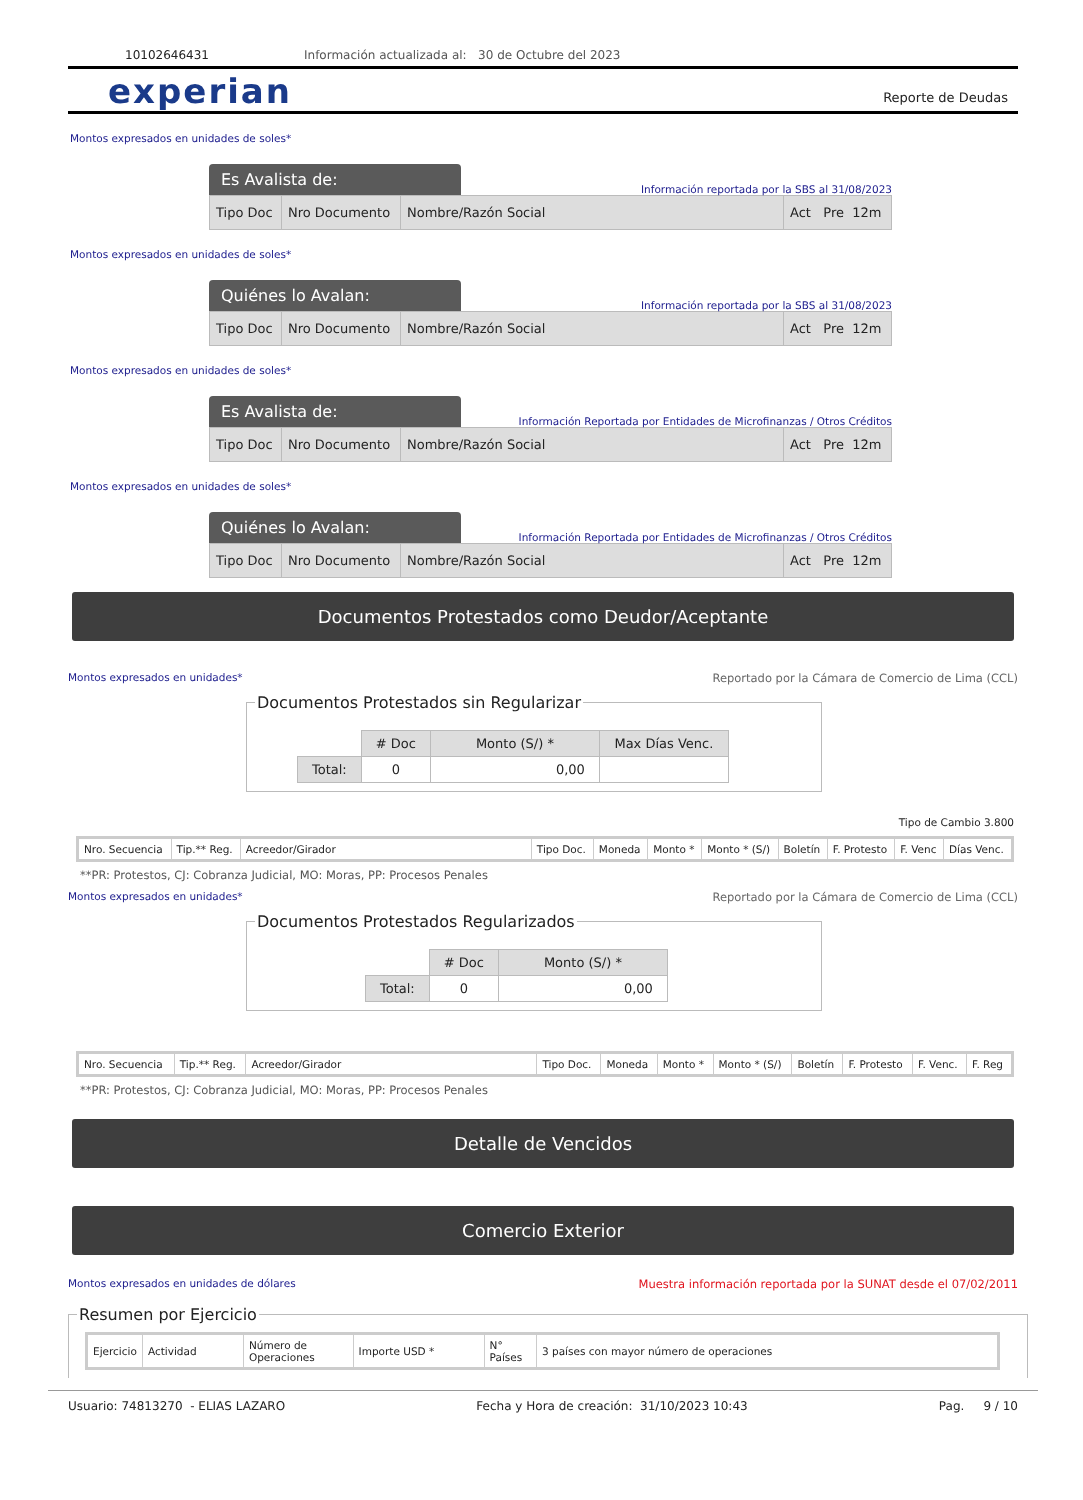10102646431 Información actualizada al: 30 de Octubre del 2023
experian
Reporte de Deudas
Montos expresados en unidades de soles*
Es Avalista de:
Información reportada por la SBS al 31/08/2023
| Tipo Doc | Nro Documento | Nombre/Razón Social | Act Pre 12m |
Montos expresados en unidades de soles*
Quiénes lo Avalan:
Información reportada por la SBS al 31/08/2023
| Tipo Doc | Nro Documento | Nombre/Razón Social | Act Pre 12m |
Montos expresados en unidades de soles*
Es Avalista de:
Información Reportada por Entidades de Microfinanzas / Otros Créditos
| Tipo Doc | Nro Documento | Nombre/Razón Social | Act Pre 12m |
Montos expresados en unidades de soles*
Quiénes lo Avalan:
Información Reportada por Entidades de Microfinanzas / Otros Créditos
| Tipo Doc | Nro Documento | Nombre/Razón Social | Act Pre 12m |
Documentos Protestados como Deudor/Aceptante
Montos expresados en unidades* Reportado por la Cámara de Comercio de Lima (CCL)
Documentos Protestados sin Regularizar
| | # Doc | Monto (S/) * | Max Días Venc. |
| --- | --- | --- | --- |
| Total: | 0 | 0,00 | |
Tipo de Cambio 3.800
| Nro. Secuencia | Tip.** Reg. | Acreedor/Girador | Tipo Doc. | Moneda | Monto * | Monto * (S/) | Boletín | F. Protesto | F. Venc | Días Venc. |
**PR: Protestos, CJ: Cobranza Judicial, MO: Moras, PP: Procesos Penales
Montos expresados en unidades* Reportado por la Cámara de Comercio de Lima (CCL)
Documentos Protestados Regularizados
| | # Doc | Monto (S/) * |
| --- | --- | --- |
| Total: | 0 | 0,00 |
| Nro. Secuencia | Tip.** Reg. | Acreedor/Girador | Tipo Doc. | Moneda | Monto * | Monto * (S/) | Boletín | F. Protesto | F. Venc. | F. Reg |
**PR: Protestos, CJ: Cobranza Judicial, MO: Moras, PP: Procesos Penales
Detalle de Vencidos
Comercio Exterior
Montos expresados en unidades de dólares Muestra información reportada por la SUNAT desde el 07/02/2011
Resumen por Ejercicio
| Ejercicio | Actividad | Número de Operaciones | Importe USD * | N° Países | 3 países con mayor número de operaciones |
Usuario: 74813270 - ELIAS LAZARO Fecha y Hora de creación: 31/10/2023 10:43 Pag. 9 / 10